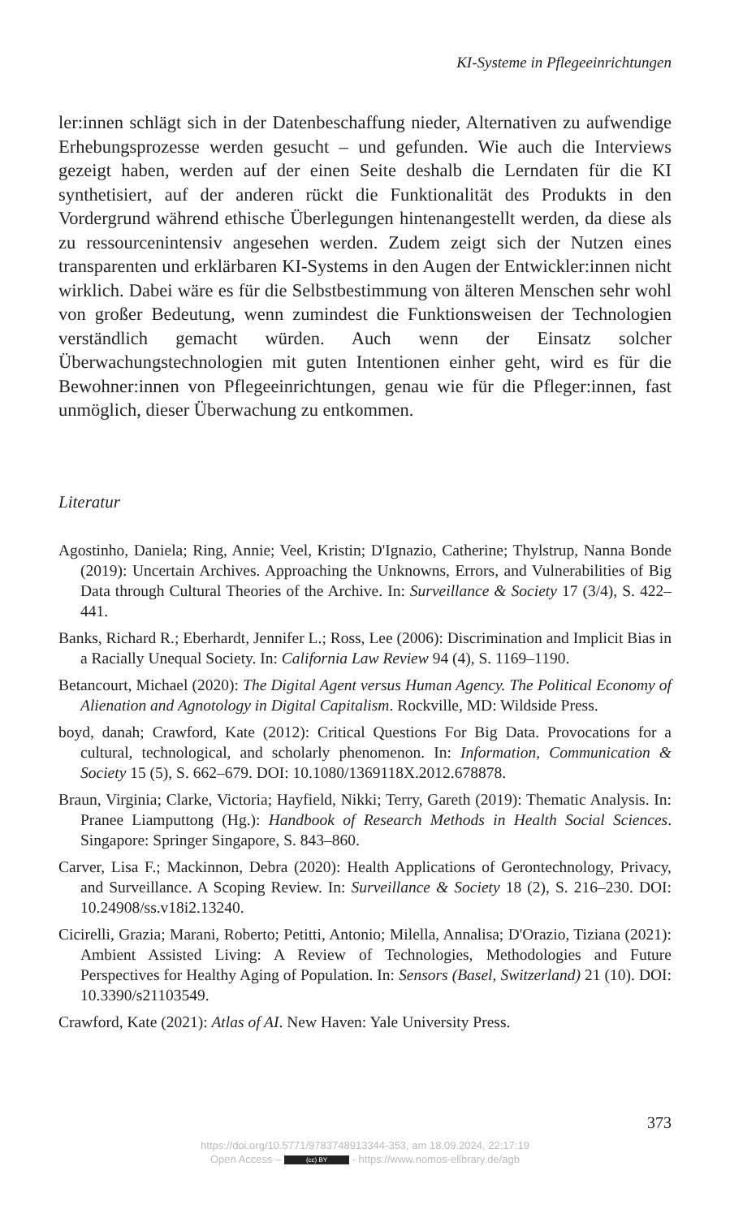KI-Systeme in Pflegeeinrichtungen
ler:innen schlägt sich in der Datenbeschaffung nieder, Alternativen zu aufwendige Erhebungsprozesse werden gesucht – und gefunden. Wie auch die Interviews gezeigt haben, werden auf der einen Seite deshalb die Lerndaten für die KI synthetisiert, auf der anderen rückt die Funktionalität des Produkts in den Vordergrund während ethische Überlegungen hintenangestellt werden, da diese als zu ressourcenintensiv angesehen werden. Zudem zeigt sich der Nutzen eines transparenten und erklärbaren KI-Systems in den Augen der Entwickler:innen nicht wirklich. Dabei wäre es für die Selbstbestimmung von älteren Menschen sehr wohl von großer Bedeutung, wenn zumindest die Funktionsweisen der Technologien verständlich gemacht würden. Auch wenn der Einsatz solcher Überwachungstechnologien mit guten Intentionen einher geht, wird es für die Bewohner:innen von Pflegeeinrichtungen, genau wie für die Pfleger:innen, fast unmöglich, dieser Überwachung zu entkommen.
Literatur
Agostinho, Daniela; Ring, Annie; Veel, Kristin; D'Ignazio, Catherine; Thylstrup, Nanna Bonde (2019): Uncertain Archives. Approaching the Unknowns, Errors, and Vulnerabilities of Big Data through Cultural Theories of the Archive. In: Surveillance & Society 17 (3/4), S. 422–441.
Banks, Richard R.; Eberhardt, Jennifer L.; Ross, Lee (2006): Discrimination and Implicit Bias in a Racially Unequal Society. In: California Law Review 94 (4), S. 1169–1190.
Betancourt, Michael (2020): The Digital Agent versus Human Agency. The Political Economy of Alienation and Agnotology in Digital Capitalism. Rockville, MD: Wildside Press.
boyd, danah; Crawford, Kate (2012): Critical Questions For Big Data. Provocations for a cultural, technological, and scholarly phenomenon. In: Information, Communication & Society 15 (5), S. 662–679. DOI: 10.1080/1369118X.2012.678878.
Braun, Virginia; Clarke, Victoria; Hayfield, Nikki; Terry, Gareth (2019): Thematic Analysis. In: Pranee Liamputtong (Hg.): Handbook of Research Methods in Health Social Sciences. Singapore: Springer Singapore, S. 843–860.
Carver, Lisa F.; Mackinnon, Debra (2020): Health Applications of Gerontechnology, Privacy, and Surveillance. A Scoping Review. In: Surveillance & Society 18 (2), S. 216–230. DOI: 10.24908/ss.v18i2.13240.
Cicirelli, Grazia; Marani, Roberto; Petitti, Antonio; Milella, Annalisa; D'Orazio, Tiziana (2021): Ambient Assisted Living: A Review of Technologies, Methodologies and Future Perspectives for Healthy Aging of Population. In: Sensors (Basel, Switzerland) 21 (10). DOI: 10.3390/s21103549.
Crawford, Kate (2021): Atlas of AI. New Haven: Yale University Press.
373
https://doi.org/10.5771/9783748913344-353, am 18.09.2024, 22:17:19
Open Access – (cc) BY - https://www.nomos-elibrary.de/agb